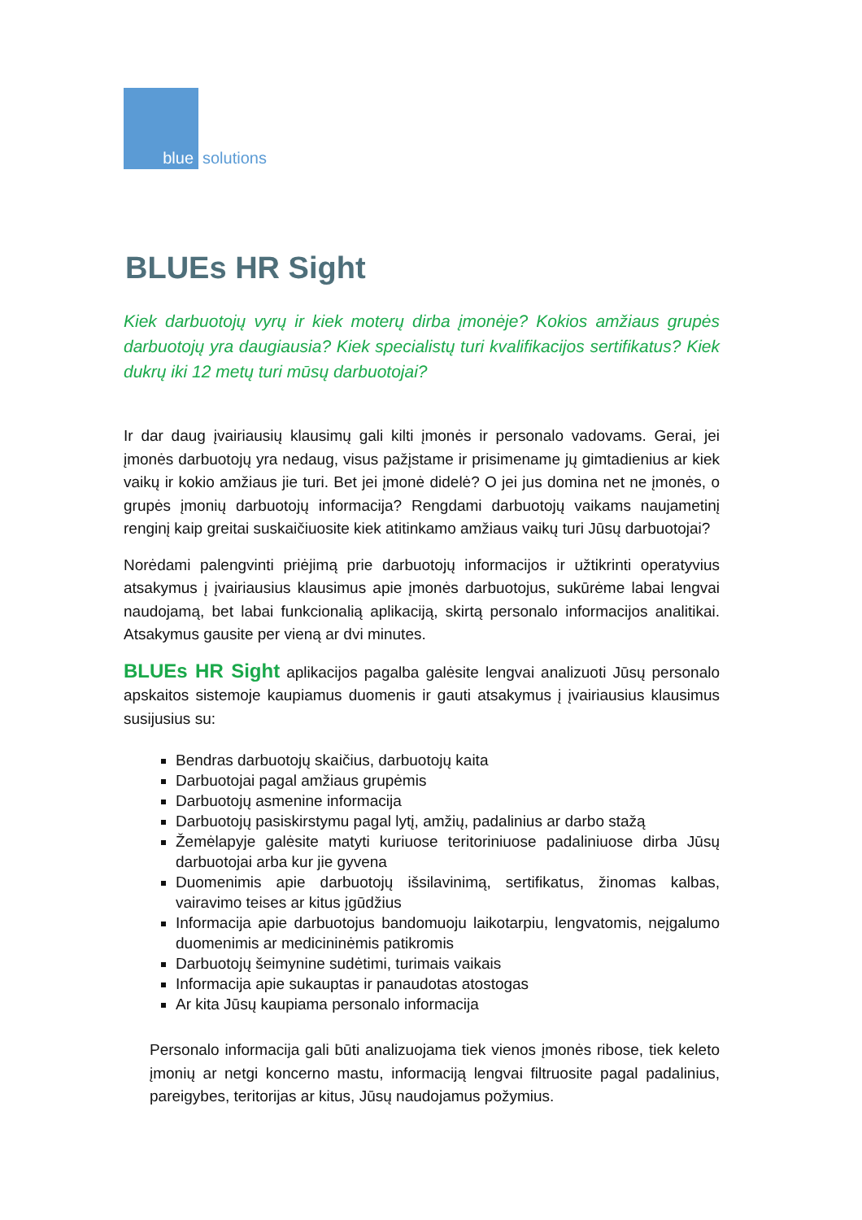blue
solutions
BLUEs HR Sight
Kiek darbuotojų vyrų ir kiek moterų dirba įmonėje? Kokios amžiaus grupės darbuotojų yra daugiausia? Kiek specialistų turi kvalifikacijos sertifikatus? Kiek dukrų iki 12 metų turi mūsų darbuotojai?
Ir dar daug įvairiausių klausimų gali kilti įmonės ir personalo vadovams. Gerai, jei įmonės darbuotojų yra nedaug, visus pažįstame ir prisimename jų gimtadienius ar kiek vaikų ir kokio amžiaus jie turi. Bet jei įmonė didelė? O jei jus domina net ne įmonės, o grupės įmonių darbuotojų informacija? Rengdami darbuotojų vaikams naujametinį renginį kaip greitai suskaičiuosite kiek atitinkamo amžiaus vaikų turi Jūsų darbuotojai?
Norėdami palengvinti priėjimą prie darbuotojų informacijos ir užtikrinti operatyvius atsakymus į įvairiausius klausimus apie įmonės darbuotojus, sukūrėme labai lengvai naudojamą, bet labai funkcionalią aplikaciją, skirtą personalo informacijos analitikai. Atsakymus gausite per vieną ar dvi minutes.
BLUEs HR Sight aplikacijos pagalba galėsite lengvai analizuoti Jūsų personalo apskaitos sistemoje kaupiamus duomenis ir gauti atsakymus į įvairiausius klausimus susijusius su:
Bendras darbuotojų skaičius, darbuotojų kaita
Darbuotojai pagal amžiaus grupėmis
Darbuotojų asmenine informacija
Darbuotojų pasiskirstymu pagal lytį, amžių, padalinius ar darbo stažą
Žemėlapyje galėsite matyti kuriuose teritoriniuose padaliniuose dirba Jūsų darbuotojai arba kur jie gyvena
Duomenimis apie darbuotojų išsilavinimą, sertifikatus, žinomas kalbas, vairavimo teises ar kitus įgūdžius
Informacija apie darbuotojus bandomuoju laikotarpiu, lengvatomis, neįgalumo duomenimis ar medicininėmis patikromis
Darbuotojų šeimynine sudėtimi, turimais vaikais
Informacija apie sukauptas ir panaudotas atostogas
Ar kita Jūsų kaupiama personalo informacija
Personalo informacija gali būti analizuojama tiek vienos įmonės ribose, tiek keleto įmonių ar netgi koncerno mastu, informaciją lengvai filtruosite pagal padalinius, pareigybes, teritorijas ar kitus, Jūsų naudojamus požymius.